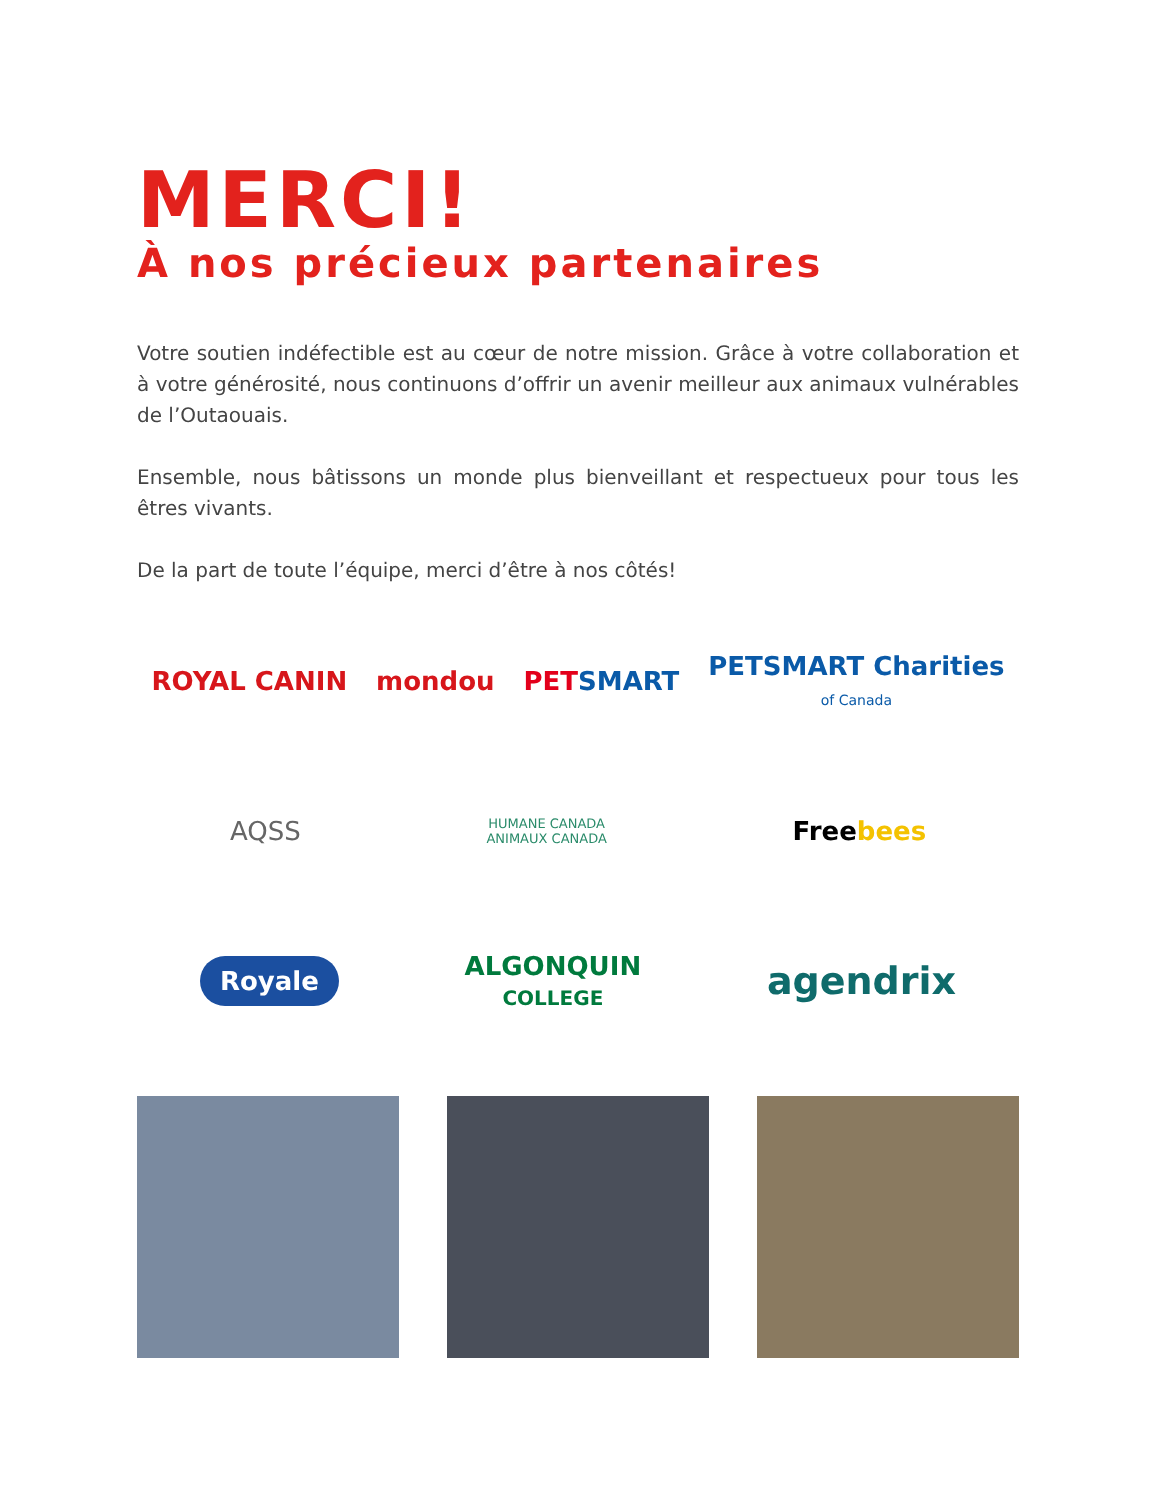MERCI!
À nos précieux partenaires
Votre soutien indéfectible est au cœur de notre mission. Grâce à votre collaboration et à votre générosité, nous continuons d’offrir un avenir meilleur aux animaux vulnérables de l’Outaouais.
Ensemble, nous bâtissons un monde plus bienveillant et respectueux pour tous les êtres vivants.
De la part de toute l’équipe, merci d’être à nos côtés!
ROYAL CANIN mondou PETSMART
PETSMART Charities
of Canada
AQSS
HUMANE CANADA
ANIMAUX CANADA
Freebees
Royale
ALGONQUIN
COLLEGE
agendrix